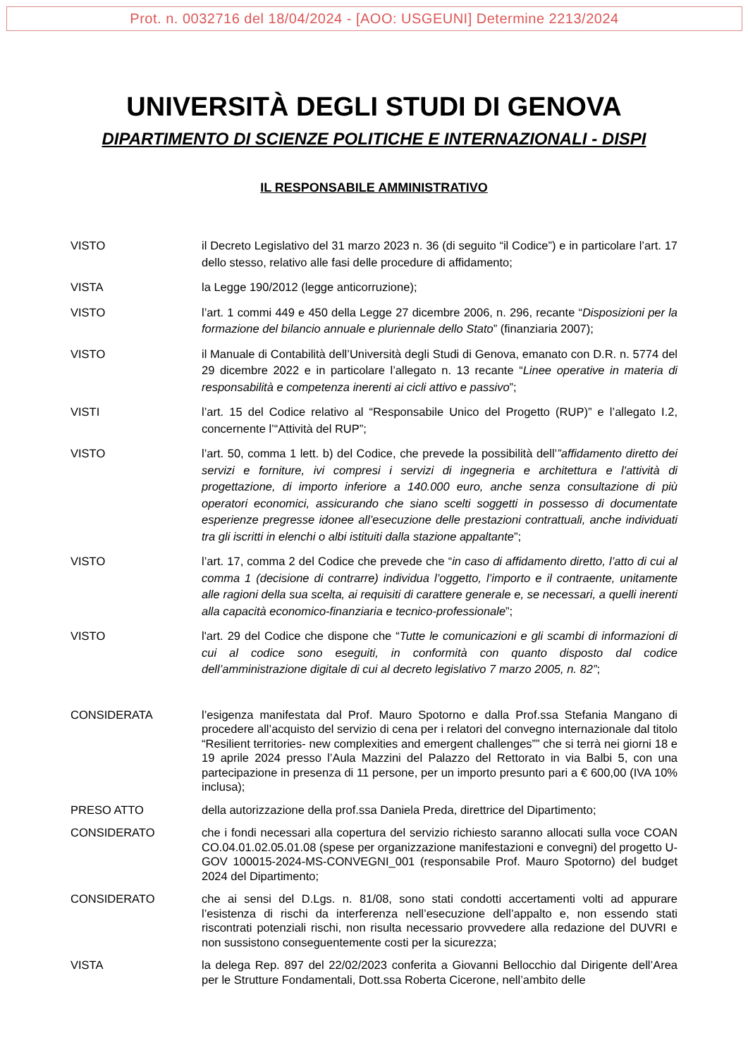Prot. n. 0032716 del 18/04/2024 - [AOO: USGEUNI] Determine 2213/2024
UNIVERSITÀ DEGLI STUDI DI GENOVA
DIPARTIMENTO DI SCIENZE POLITICHE E INTERNAZIONALI - DISPI
IL RESPONSABILE AMMINISTRATIVO
VISTO il Decreto Legislativo del 31 marzo 2023 n. 36 (di seguito “il Codice”) e in particolare l’art. 17 dello stesso, relativo alle fasi delle procedure di affidamento;
VISTA la Legge 190/2012 (legge anticorruzione);
VISTO l’art. 1 commi 449 e 450 della Legge 27 dicembre 2006, n. 296, recante “Disposizioni per la formazione del bilancio annuale e pluriennale dello Stato” (finanziaria 2007);
VISTO il Manuale di Contabilità dell’Università degli Studi di Genova, emanato con D.R. n. 5774 del 29 dicembre 2022 e in particolare l’allegato n. 13 recante “Linee operative in materia di responsabilità e competenza inerenti ai cicli attivo e passivo”;
VISTI l’art. 15 del Codice relativo al “Responsabile Unico del Progetto (RUP)” e l’allegato I.2, concernente l’“Attività del RUP”;
VISTO l’art. 50, comma 1 lett. b) del Codice, che prevede la possibilità dell’”affidamento diretto dei servizi e forniture, ivi compresi i servizi di ingegneria e architettura e l'attività di progettazione, di importo inferiore a 140.000 euro, anche senza consultazione di più operatori economici, assicurando che siano scelti soggetti in possesso di documentate esperienze pregresse idonee all’esecuzione delle prestazioni contrattuali, anche individuati tra gli iscritti in elenchi o albi istituiti dalla stazione appaltante”;
VISTO l’art. 17, comma 2 del Codice che prevede che “in caso di affidamento diretto, l’atto di cui al comma 1 (decisione di contrarre) individua l’oggetto, l’importo e il contraente, unitamente alle ragioni della sua scelta, ai requisiti di carattere generale e, se necessari, a quelli inerenti alla capacità economico-finanziaria e tecnico-professionale”;
VISTO l'art. 29 del Codice che dispone che “Tutte le comunicazioni e gli scambi di informazioni di cui al codice sono eseguiti, in conformità con quanto disposto dal codice dell’amministrazione digitale di cui al decreto legislativo 7 marzo 2005, n. 82”;
CONSIDERATA
l’esigenza manifestata dal Prof. Mauro Spotorno e dalla Prof.ssa Stefania Mangano di procedere all’acquisto del servizio di cena per i relatori del convegno internazionale dal titolo “Resilient territories- new complexities and emergent challenges”” che si terrà nei giorni 18 e 19 aprile 2024 presso l’Aula Mazzini del Palazzo del Rettorato in via Balbi 5, con una partecipazione in presenza di 11 persone, per un importo presunto pari a € 600,00 (IVA 10% inclusa);
PRESO ATTO
della autorizzazione della prof.ssa Daniela Preda, direttrice del Dipartimento;
CONSIDERATO
che i fondi necessari alla copertura del servizio richiesto saranno allocati sulla voce COAN CO.04.01.02.05.01.08 (spese per organizzazione manifestazioni e convegni) del progetto U-GOV 100015-2024-MS-CONVEGNI_001 (responsabile Prof. Mauro Spotorno) del budget 2024 del Dipartimento;
CONSIDERATO
che ai sensi del D.Lgs. n. 81/08, sono stati condotti accertamenti volti ad appurare l’esistenza di rischi da interferenza nell’esecuzione dell’appalto e, non essendo stati riscontrati potenziali rischi, non risulta necessario provvedere alla redazione del DUVRI e non sussistono conseguentemente costi per la sicurezza;
VISTA
la delega Rep. 897 del 22/02/2023 conferita a Giovanni Bellocchio dal Dirigente dell’Area per le Strutture Fondamentali, Dott.ssa Roberta Cicerone, nell’ambito delle